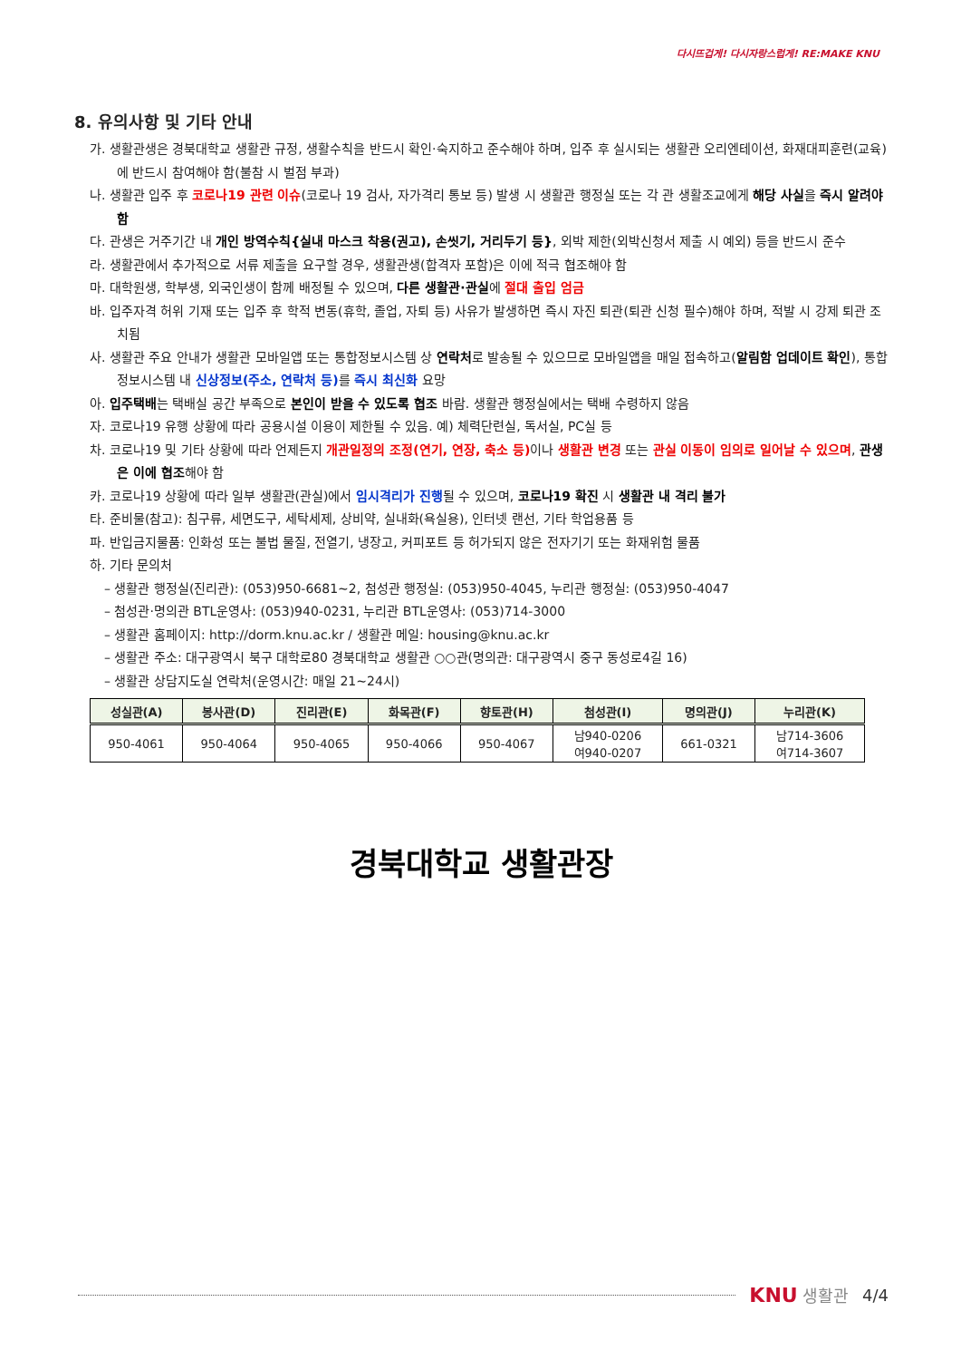다시뜨겁게! 다시자랑스럽게! RE:MAKE KNU
8. 유의사항 및 기타 안내
가. 생활관생은 경북대학교 생활관 규정, 생활수칙을 반드시 확인·숙지하고 준수해야 하며, 입주 후 실시되는 생활관 오리엔테이션, 화재대피훈련(교육)에 반드시 참여해야 함(불참 시 벌점 부과)
나. 생활관 입주 후 코로나19 관련 이슈(코로나 19 검사, 자가격리 통보 등) 발생 시 생활관 행정실 또는 각 관 생활조교에게 해당 사실을 즉시 알려야 함
다. 관생은 거주기간 내 개인 방역수칙{실내 마스크 착용(권고), 손씻기, 거리두기 등}, 외박 제한(외박신청서 제출 시 예외) 등을 반드시 준수
라. 생활관에서 추가적으로 서류 제출을 요구할 경우, 생활관생(합격자 포함)은 이에 적극 협조해야 함
마. 대학원생, 학부생, 외국인생이 함께 배정될 수 있으며, 다른 생활관·관실에 절대 출입 엄금
바. 입주자격 허위 기재 또는 입주 후 학적 변동(휴학, 졸업, 자퇴 등) 사유가 발생하면 즉시 자진 퇴관(퇴관 신청 필수)해야 하며, 적발 시 강제 퇴관 조치됨
사. 생활관 주요 안내가 생활관 모바일앱 또는 통합정보시스템 상 연락처로 발송될 수 있으므로 모바일앱을 매일 접속하고(알림함 업데이트 확인), 통합정보시스템 내 신상정보(주소, 연락처 등) 를 즉시 최신화 요망
아. 입주택배는 택배실 공간 부족으로 본인이 받을 수 있도록 협조 바람. 생활관 행정실에서는 택배 수령하지 않음
자. 코로나19 유행 상황에 따라 공용시설 이용이 제한될 수 있음. 예) 체력단련실, 독서실, PC실 등
차. 코로나19 및 기타 상황에 따라 언제든지 개관일정의 조정(연기, 연장, 축소 등) 이나 생활관 변경 또는 관실 이동이 임의로 일어날 수 있으며, 관생은 이에 협조해야 함
카. 코로나19 상황에 따라 일부 생활관(관실)에서 임시격리가 진행될 수 있으며, 코로나19 확진 시 생활관 내 격리 불가
타. 준비물(참고): 침구류, 세면도구, 세탁세제, 상비약, 실내화(욕실용), 인터넷 랜선, 기타 학업용품 등
파. 반입금지물품: 인화성 또는 불법 물질, 전열기, 냉장고, 커피포트 등 허가되지 않은 전자기기 또는 화재위험 물품
하. 기타 문의처
– 생활관 행정실(진리관): (053)950-6681~2, 첨성관 행정실: (053)950-4045, 누리관 행정실: (053)950-4047
– 첨성관·명의관 BTL운영사: (053)940-0231, 누리관 BTL운영사: (053)714-3000
– 생활관 홈페이지: http://dorm.knu.ac.kr / 생활관 메일: housing@knu.ac.kr
– 생활관 주소: 대구광역시 북구 대학로80 경북대학교 생활관 ○○관(명의관: 대구광역시 중구 동성로4길 16)
– 생활관 상담지도실 연락처(운영시간: 매일 21~24시)
| 성실관(A) | 봉사관(D) | 진리관(E) | 화목관(F) | 향토관(H) | 첨성관(I) | 명의관(J) | 누리관(K) |
| --- | --- | --- | --- | --- | --- | --- | --- |
| 950-4061 | 950-4064 | 950-4065 | 950-4066 | 950-4067 | 남940-0206 여940-0207 | 661-0321 | 남714-3606 여714-3607 |
경북대학교 생활관장
KNU 생활관 4/4